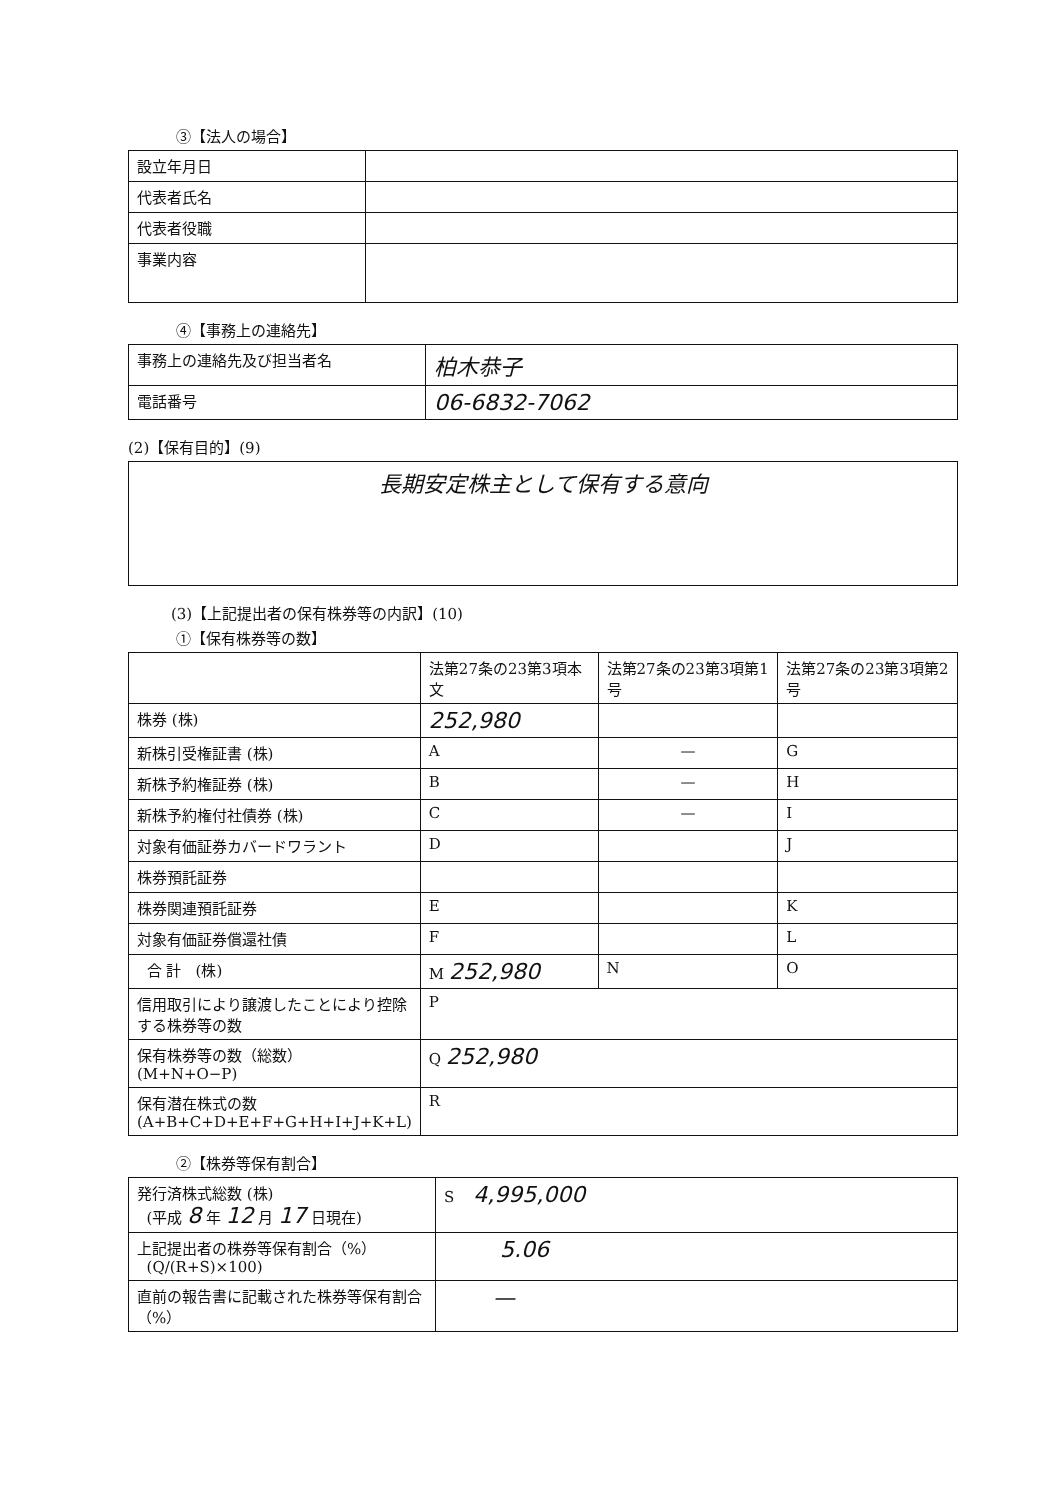③【法人の場合】
| 設立年月日 | |
| 代表者氏名 | |
| 代表者役職 | |
| 事業内容 | |
④【事務上の連絡先】
| 事務上の連絡先及び担当者名 | 柏木恭子 |
| 電話番号 | 06-6832-7062 |
(2)【保有目的】(9)
| 長期安定株主として保有する意向 |
(3)【上記提出者の保有株券等の内訳】(10)
①【保有株券等の数】
| | 法第27条の23第3項本文 | 法第27条の23第3項第1号 | 法第27条の23第3項第2号 |
| --- | --- | --- | --- |
| 株券 (株) | 252,980 | | |
| 新株引受権証書 (株) | A | — | G |
| 新株予約権証券 (株) | B | — | H |
| 新株予約権付社債券 (株) | C | — | I |
| 対象有価証券カバードワラント | D | | J |
| 株券預託証券 | | | |
| 株券関連預託証券 | E | | K |
| 対象有価証券償還社債 | F | | L |
| 合 計 (株) | M 252,980 | N | O |
| 信用取引により譲渡したことにより控除する株券等の数 | P | | |
| 保有株券等の数（総数） (M+N+O−P) | Q 252,980 | | |
| 保有潜在株式の数 (A+B+C+D+E+F+G+H+I+J+K+L) | R | | |
②【株券等保有割合】
| 発行済株式総数 (株) (平成 8 年 12 月 17 日現在) | S 4,995,000 |
| 上記提出者の株券等保有割合（%） (Q/(R+S)×100) | 5.06 |
| 直前の報告書に記載された株券等保有割合（%） | — |